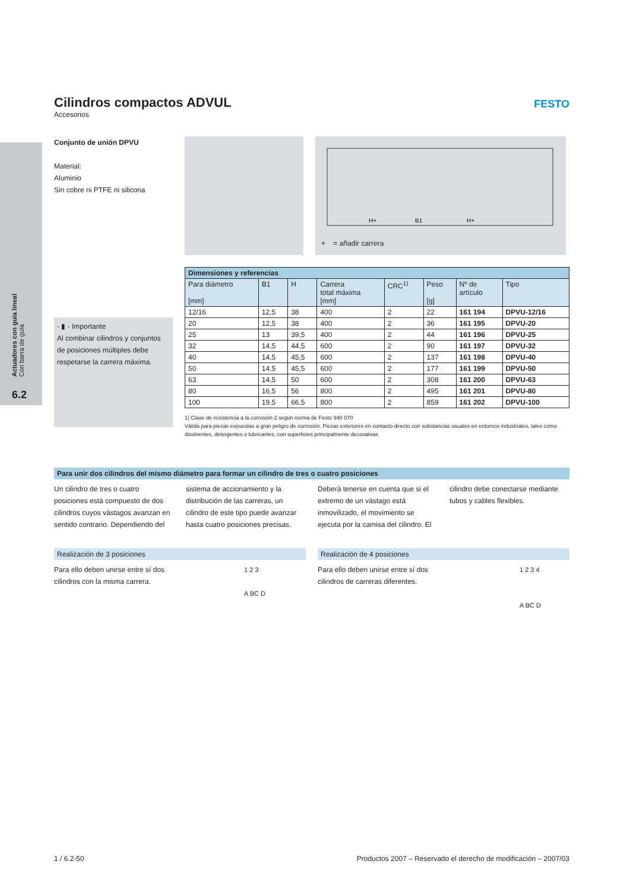Actuadores con guía lineal Con barra de guía
6.2
FESTO
Cilindros compactos ADVUL
Accesorios
Conjunto de unión DPVU
Material:
Aluminio
Sin cobre ni PTFE ni silicona
H+
B1
H+
+ = añadir carrera
- ▮ - Importante
Al combinar cilindros y conjuntos de posiciones múltiples debe respetarse la carrera máxima.
| Dimensiones y referencias | | | | | | | |
| --- | --- | --- | --- | --- | --- | --- | --- |
| Para diámetro [mm] | B1 | H | Carrera total máxima [mm] | CRC<sup>1)</sup> | Peso [g] | Nº de artículo | Tipo |
| 12/16 | 12,5 | 38 | 400 | 2 | 22 | 161 194 | DPVU-12/16 |
| 20 | 12,5 | 38 | 400 | 2 | 36 | 161 195 | DPVU-20 |
| 25 | 13 | 39,5 | 400 | 2 | 44 | 161 196 | DPVU-25 |
| 32 | 14,5 | 44,5 | 600 | 2 | 90 | 161 197 | DPVU-32 |
| 40 | 14,5 | 45,5 | 600 | 2 | 137 | 161 198 | DPVU-40 |
| 50 | 14,5 | 45,5 | 600 | 2 | 177 | 161 199 | DPVU-50 |
| 63 | 14,5 | 50 | 600 | 2 | 308 | 161 200 | DPVU-63 |
| 80 | 16,5 | 56 | 800 | 2 | 495 | 161 201 | DPVU-80 |
| 100 | 19,5 | 66,5 | 800 | 2 | 859 | 161 202 | DPVU-100 |
1) Clase de resistencia a la corrosión 2 según norma de Festo 940 070
Válida para piezas expuestas a gran peligro de corrosión. Piezas exteriores en contacto directo con substancias usuales en entornos industriales, tales como disolventes, detergentes o lubricantes, con superficies principalmente decorativas
Para unir dos cilindros del mismo diámetro para formar un cilindro de tres o cuatro posiciones
Un cilindro de tres o cuatro posiciones está compuesto de dos cilindros cuyos vástagos avanzan en sentido contrario. Dependiendo del sistema de accionamiento y la distribución de las carreras, un cilindro de este tipo puede avanzar hasta cuatro posiciones precisas. Deberá tenerse en cuenta que si el extremo de un vástago está inmovilizado, el movimiento se ejecuta por la camisa del cilindro. El cilindro debe conectarse mediante tubos y cables flexibles.
Realización de 3 posiciones
Para ello deben unirse entre sí dos cilindros con la misma carrera.
1 2 3
A BC D
Realización de 4 posiciones
Para ello deben unirse entre sí dos cilindros de carreras diferentes.
1 2 3 4
A BC D
1 / 6.2-50 Productos 2007 – Reservado el derecho de modificación – 2007/03